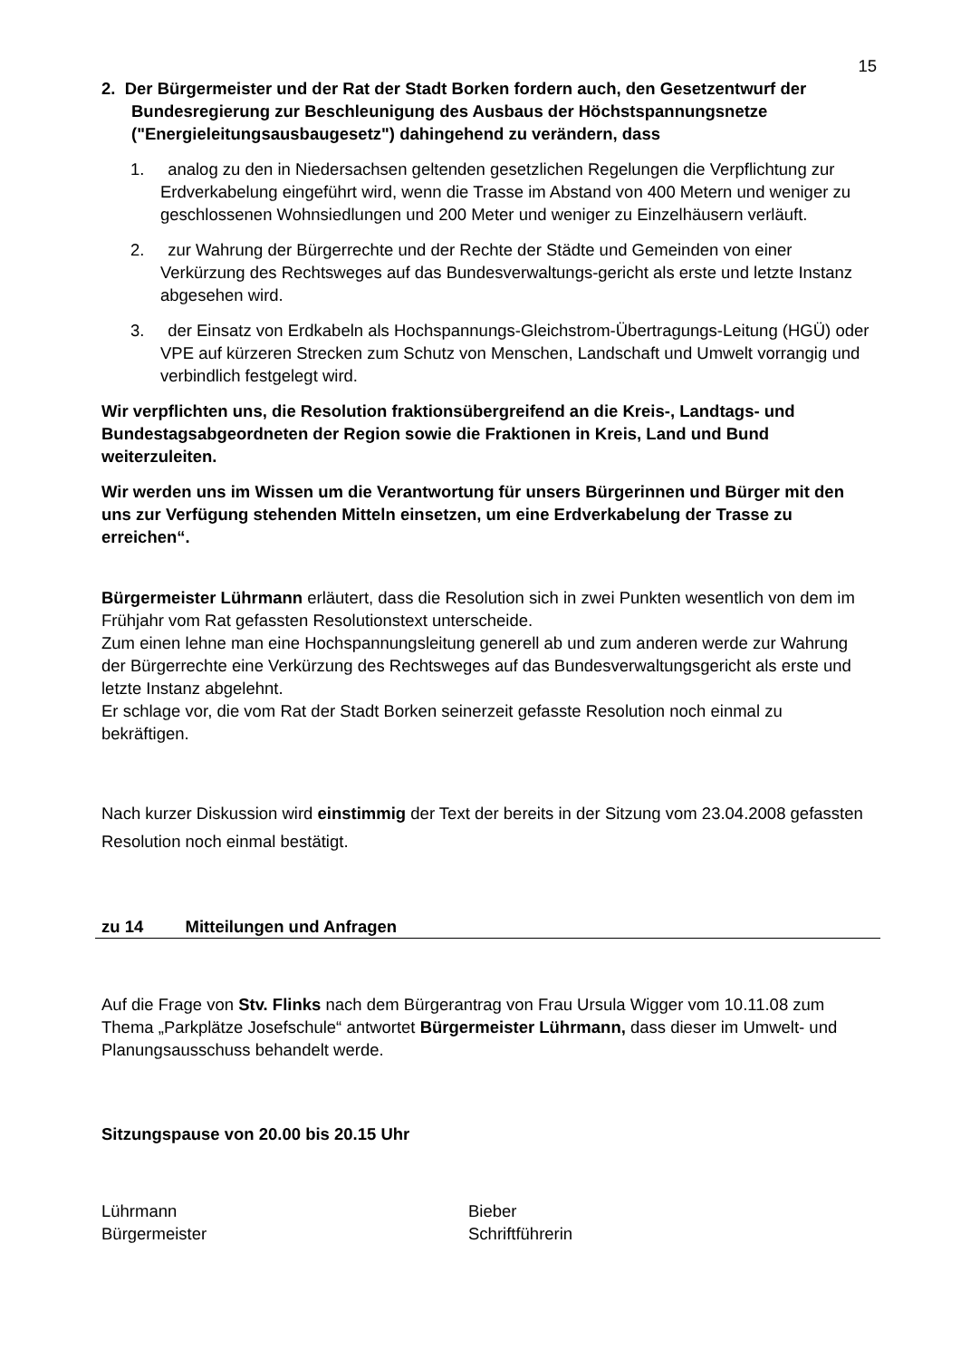15
2. Der Bürgermeister und der Rat der Stadt Borken fordern auch, den Gesetzentwurf der Bundesregierung zur Beschleunigung des Ausbaus der Höchstspannungsnetze ("Energieleitungsausbaugesetz") dahingehend zu verändern, dass
1. analog zu den in Niedersachsen geltenden gesetzlichen Regelungen die Verpflichtung zur Erdverkabelung eingeführt wird, wenn die Trasse im Abstand von 400 Metern und weniger zu geschlossenen Wohnsiedlungen und 200 Meter und weniger zu Einzelhäusern verläuft.
2. zur Wahrung der Bürgerrechte und der Rechte der Städte und Gemeinden von einer Verkürzung des Rechtsweges auf das Bundesverwaltungs-gericht als erste und letzte Instanz abgesehen wird.
3. der Einsatz von Erdkabeln als Hochspannungs-Gleichstrom-Übertragungs-Leitung (HGÜ) oder VPE auf kürzeren Strecken zum Schutz von Menschen, Landschaft und Umwelt vorrangig und verbindlich festgelegt wird.
Wir verpflichten uns, die Resolution fraktionsübergreifend an die Kreis-, Landtags- und Bundestagsabgeordneten der Region sowie die Fraktionen in Kreis, Land und Bund weiterzuleiten.
Wir werden uns im Wissen um die Verantwortung für unsers Bürgerinnen und Bürger mit den uns zur Verfügung stehenden Mitteln einsetzen, um eine Erdverkabelung der Trasse zu erreichen“.
Bürgermeister Lührmann erläutert, dass die Resolution sich in zwei Punkten wesentlich von dem im Frühjahr vom Rat gefassten Resolutionstext unterscheide.
Zum einen lehne man eine Hochspannungsleitung generell ab und zum anderen werde zur Wahrung der Bürgerrechte eine Verkürzung des Rechtsweges auf das Bundesverwaltungsgericht als erste und letzte Instanz abgelehnt.
Er schlage vor, die vom Rat der Stadt Borken seinerzeit gefasste Resolution noch einmal zu bekräftigen.
Nach kurzer Diskussion wird einstimmig der Text der bereits in der Sitzung vom 23.04.2008 gefassten Resolution noch einmal bestätigt.
zu 14 Mitteilungen und Anfragen
Auf die Frage von Stv. Flinks nach dem Bürgerantrag von Frau Ursula Wigger vom 10.11.08 zum Thema „Parkplätze Josefschule“ antwortet Bürgermeister Lührmann, dass dieser im Umwelt- und Planungsausschuss behandelt werde.
Sitzungspause von 20.00 bis 20.15 Uhr
Lührmann
Bürgermeister
Bieber
Schriftführerin